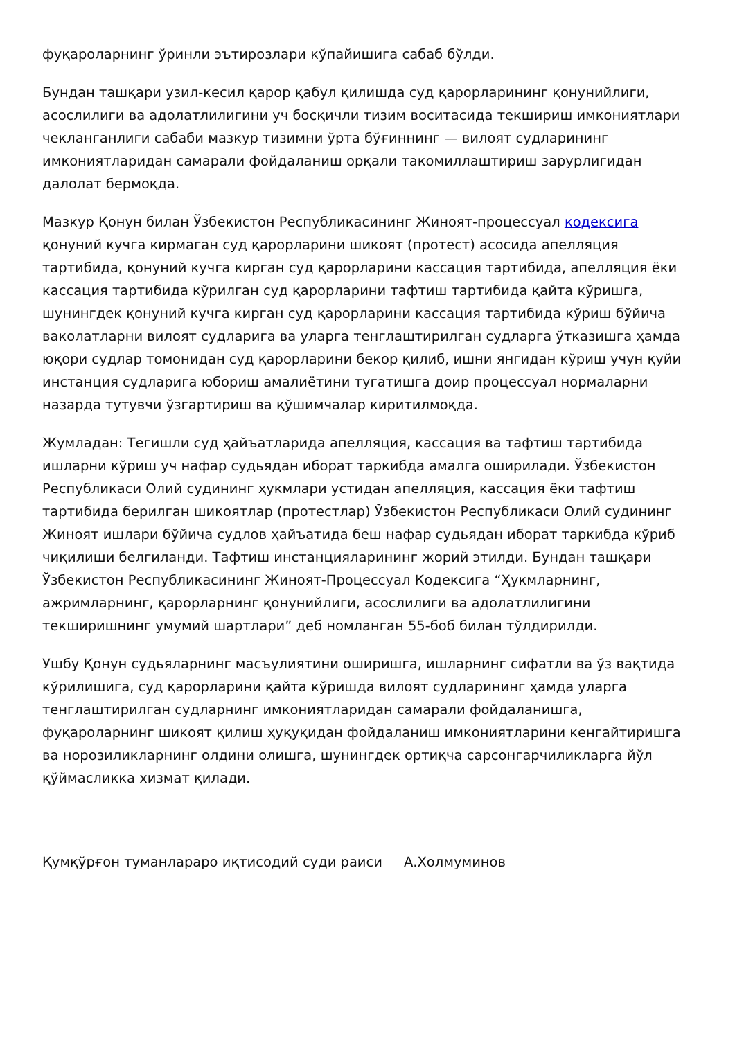фуқароларнинг ўринли эътирозлари кўпайишига сабаб бўлди.
Бундан ташқари узил-кесил қарор қабул қилишда суд қарорларининг қонунийлиги, асослилиги ва адолатлилигини уч босқичли тизим воситасида текшириш имкониятлари чекланганлиги сабаби мазкур тизимни ўрта бўғиннинг — вилоят судларининг имкониятларидан самарали фойдаланиш орқали такомиллаштириш зарурлигидан далолат бермоқда.
Мазкур Қонун билан Ўзбекистон Республикасининг Жиноят-процессуал кодексига қонуний кучга кирмаган суд қарорларини шикоят (протест) асосида апелляция тартибида, қонуний кучга кирган суд қарорларини кассация тартибида, апелляция ёки кассация тартибида кўрилган суд қарорларини тафтиш тартибида қайта кўришга, шунингдек қонуний кучга кирган суд қарорларини кассация тартибида кўриш бўйича ваколатларни вилоят судларига ва уларга тенглаштирилган судларга ўтказишга ҳамда юқори судлар томонидан суд қарорларини бекор қилиб, ишни янгидан кўриш учун қуйи инстанция судларига юбориш амалиётини тугатишга доир процессуал нормаларни назарда тутувчи ўзгартириш ва қўшимчалар киритилмоқда.
Жумладан: Тегишли суд ҳайъатларида апелляция, кассация ва тафтиш тартибида ишларни кўриш уч нафар судьядан иборат таркибда амалга оширилади. Ўзбекистон Республикаси Олий судининг ҳукмлари устидан апелляция, кассация ёки тафтиш тартибида берилган шикоятлар (протестлар) Ўзбекистон Республикаси Олий судининг Жиноят ишлари бўйича судлов ҳайъатида беш нафар судьядан иборат таркибда кўриб чиқилиши белгиланди. Тафтиш инстанцияларининг жорий этилди. Бундан ташқари Ўзбекистон Республикасининг Жиноят-Процессуал Кодексига “Ҳукмларнинг, ажримларнинг, қарорларнинг қонунийлиги, асослилиги ва адолатлилигини текширишнинг умумий шартлари” деб номланган 55-боб билан тўлдирилди.
Ушбу Қонун судьяларнинг масъулиятини оширишга, ишларнинг сифатли ва ўз вақтида кўрилишига, суд қарорларини қайта кўришда вилоят судларининг ҳамда уларга тенглаштирилган судларнинг имкониятларидан самарали фойдаланишга, фуқароларнинг шикоят қилиш ҳуқуқидан фойдаланиш имкониятларини кенгайтиришга ва норозиликларнинг олдини олишга, шунингдек ортиқча сарсонгарчиликларга йўл қўймасликка хизмат қилади.
Қумқўрғон туманлараро иқтисодий суди раиси А.Холмуминов